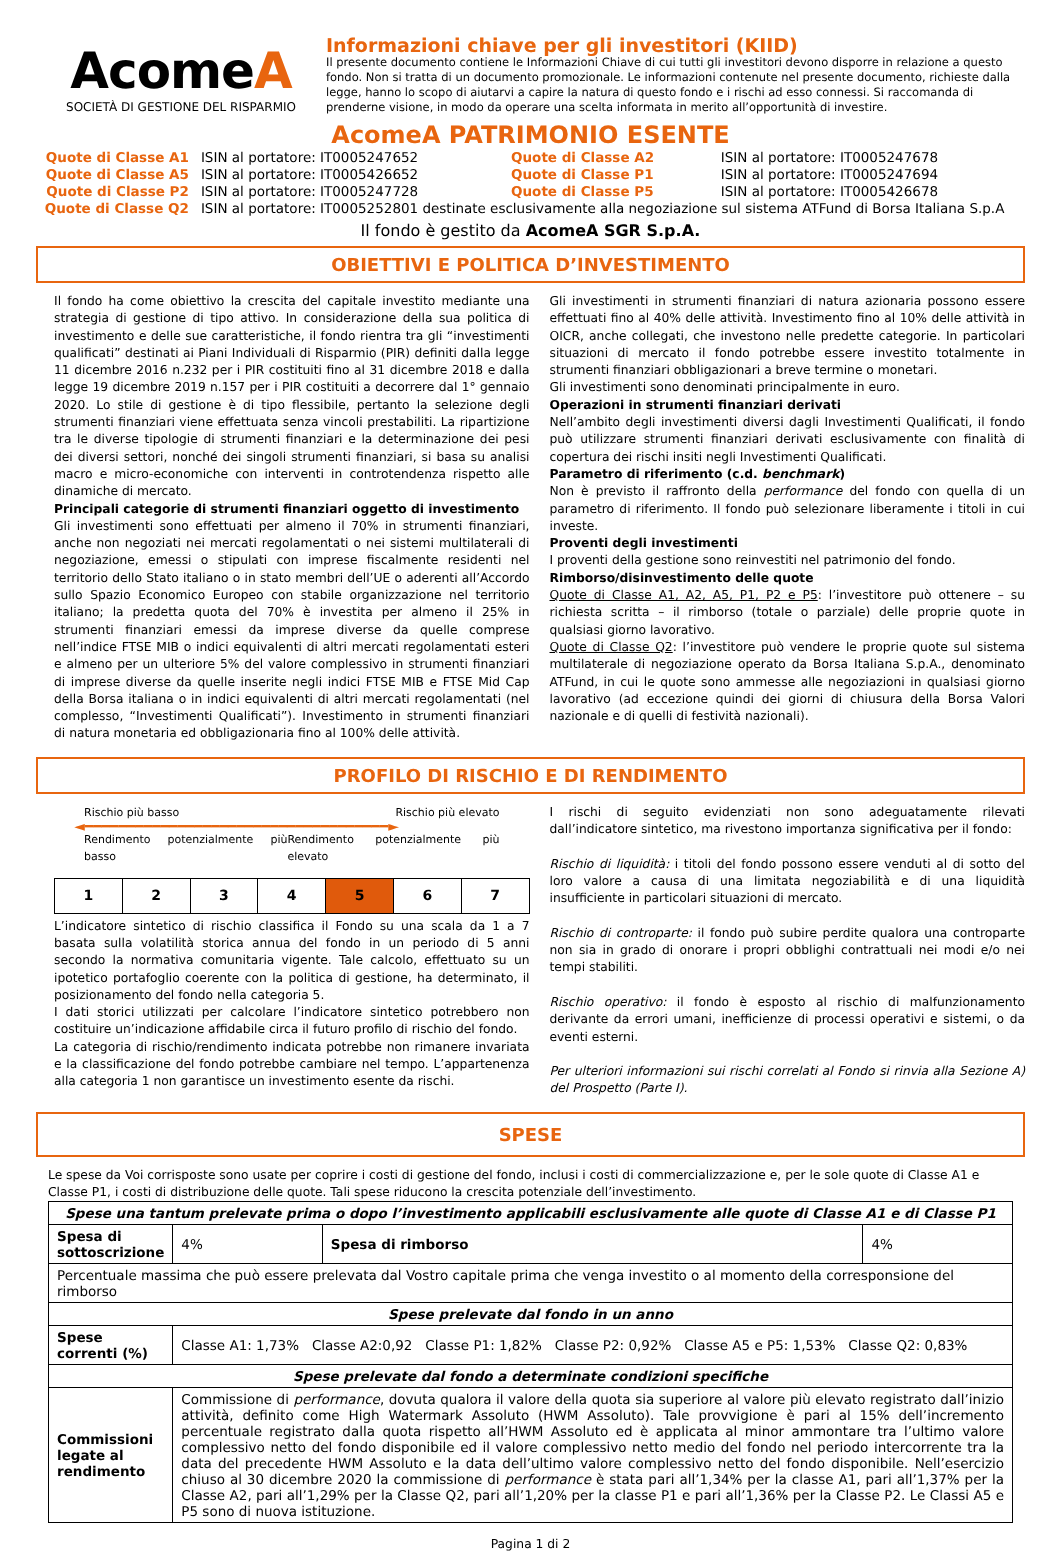AcomeA
SOCIETÀ DI GESTIONE DEL RISPARMIO
Informazioni chiave per gli investitori (KIID)
Il presente documento contiene le Informazioni Chiave di cui tutti gli investitori devono disporre in relazione a questo fondo. Non si tratta di un documento promozionale. Le informazioni contenute nel presente documento, richieste dalla legge, hanno lo scopo di aiutarvi a capire la natura di questo fondo e i rischi ad esso connessi. Si raccomanda di prenderne visione, in modo da operare una scelta informata in merito all’opportunità di investire.
AcomeA PATRIMONIO ESENTE
| Quote di Classe A1 | ISIN al portatore: IT0005247652 | Quote di Classe A2 | ISIN al portatore: IT0005247678 |
| Quote di Classe A5 | ISIN al portatore: IT0005426652 | Quote di Classe P1 | ISIN al portatore: IT0005247694 |
| Quote di Classe P2 | ISIN al portatore: IT0005247728 | Quote di Classe P5 | ISIN al portatore: IT0005426678 |
| Quote di Classe Q2 | ISIN al portatore: IT0005252801 destinate esclusivamente alla negoziazione sul sistema ATFund di Borsa Italiana S.p.A | | |
Il fondo è gestito da AcomeA SGR S.p.A.
OBIETTIVI E POLITICA D’INVESTIMENTO
Il fondo ha come obiettivo la crescita del capitale investito mediante una strategia di gestione di tipo attivo. In considerazione della sua politica di investimento e delle sue caratteristiche, il fondo rientra tra gli “investimenti qualificati” destinati ai Piani Individuali di Risparmio (PIR) definiti dalla legge 11 dicembre 2016 n.232 per i PIR costituiti fino al 31 dicembre 2018 e dalla legge 19 dicembre 2019 n.157 per i PIR costituiti a decorrere dal 1° gennaio 2020. Lo stile di gestione è di tipo flessibile, pertanto la selezione degli strumenti finanziari viene effettuata senza vincoli prestabiliti. La ripartizione tra le diverse tipologie di strumenti finanziari e la determinazione dei pesi dei diversi settori, nonché dei singoli strumenti finanziari, si basa su analisi macro e micro-economiche con interventi in controtendenza rispetto alle dinamiche di mercato.
Principali categorie di strumenti finanziari oggetto di investimento
Gli investimenti sono effettuati per almeno il 70% in strumenti finanziari, anche non negoziati nei mercati regolamentati o nei sistemi multilaterali di negoziazione, emessi o stipulati con imprese fiscalmente residenti nel territorio dello Stato italiano o in stato membri dell’UE o aderenti all’Accordo sullo Spazio Economico Europeo con stabile organizzazione nel territorio italiano; la predetta quota del 70% è investita per almeno il 25% in strumenti finanziari emessi da imprese diverse da quelle comprese nell’indice FTSE MIB o indici equivalenti di altri mercati regolamentati esteri e almeno per un ulteriore 5% del valore complessivo in strumenti finanziari di imprese diverse da quelle inserite negli indici FTSE MIB e FTSE Mid Cap della Borsa italiana o in indici equivalenti di altri mercati regolamentati (nel complesso, “Investimenti Qualificati”). Investimento in strumenti finanziari di natura monetaria ed obbligazionaria fino al 100% delle attività.
Gli investimenti in strumenti finanziari di natura azionaria possono essere effettuati fino al 40% delle attività. Investimento fino al 10% delle attività in OICR, anche collegati, che investono nelle predette categorie. In particolari situazioni di mercato il fondo potrebbe essere investito totalmente in strumenti finanziari obbligazionari a breve termine o monetari.
Gli investimenti sono denominati principalmente in euro.
Operazioni in strumenti finanziari derivati
Nell’ambito degli investimenti diversi dagli Investimenti Qualificati, il fondo può utilizzare strumenti finanziari derivati esclusivamente con finalità di copertura dei rischi insiti negli Investimenti Qualificati.
Parametro di riferimento (c.d. benchmark)
Non è previsto il raffronto della performance del fondo con quella di un parametro di riferimento. Il fondo può selezionare liberamente i titoli in cui investe.
Proventi degli investimenti
I proventi della gestione sono reinvestiti nel patrimonio del fondo.
Rimborso/disinvestimento delle quote
Quote di Classe A1, A2, A5, P1, P2 e P5: l’investitore può ottenere – su richiesta scritta – il rimborso (totale o parziale) delle proprie quote in qualsiasi giorno lavorativo.
Quote di Classe Q2: l’investitore può vendere le proprie quote sul sistema multilaterale di negoziazione operato da Borsa Italiana S.p.A., denominato ATFund, in cui le quote sono ammesse alle negoziazioni in qualsiasi giorno lavorativo (ad eccezione quindi dei giorni di chiusura della Borsa Valori nazionale e di quelli di festività nazionali).
PROFILO DI RISCHIO E DI RENDIMENTO
Rischio più basso Rischio più elevato
◄━━━━━━━━━━━━━━━━━━━━━━━━━━━━━━━━━━━━►
Rendimento potenzialmente più basso Rendimento potenzialmente più elevato
| 1 | 2 | 3 | 4 | 5 | 6 | 7 |
L’indicatore sintetico di rischio classifica il Fondo su una scala da 1 a 7 basata sulla volatilità storica annua del fondo in un periodo di 5 anni secondo la normativa comunitaria vigente. Tale calcolo, effettuato su un ipotetico portafoglio coerente con la politica di gestione, ha determinato, il posizionamento del fondo nella categoria 5.
I dati storici utilizzati per calcolare l’indicatore sintetico potrebbero non costituire un’indicazione affidabile circa il futuro profilo di rischio del fondo.
La categoria di rischio/rendimento indicata potrebbe non rimanere invariata e la classificazione del fondo potrebbe cambiare nel tempo. L’appartenenza alla categoria 1 non garantisce un investimento esente da rischi.
I rischi di seguito evidenziati non sono adeguatamente rilevati dall’indicatore sintetico, ma rivestono importanza significativa per il fondo:
Rischio di liquidità: i titoli del fondo possono essere venduti al di sotto del loro valore a causa di una limitata negoziabilità e di una liquidità insufficiente in particolari situazioni di mercato.
Rischio di controparte: il fondo può subire perdite qualora una controparte non sia in grado di onorare i propri obblighi contrattuali nei modi e/o nei tempi stabiliti.
Rischio operativo: il fondo è esposto al rischio di malfunzionamento derivante da errori umani, inefficienze di processi operativi e sistemi, o da eventi esterni.
Per ulteriori informazioni sui rischi correlati al Fondo si rinvia alla Sezione A) del Prospetto (Parte I).
SPESE
Le spese da Voi corrisposte sono usate per coprire i costi di gestione del fondo, inclusi i costi di commercializzazione e, per le sole quote di Classe A1 e Classe P1, i costi di distribuzione delle quote. Tali spese riducono la crescita potenziale dell’investimento.
| Spese una tantum prelevate prima o dopo l’investimento applicabili esclusivamente alle quote di Classe A1 e di Classe P1 | | | |
| Spesa di sottoscrizione | 4% | Spesa di rimborso | 4% |
| Percentuale massima che può essere prelevata dal Vostro capitale prima che venga investito o al momento della corresponsione del rimborso | | | |
| Spese prelevate dal fondo in un anno | | | |
| Spese correnti (%) | Classe A1: 1,73% Classe A2:0,92 Classe P1: 1,82% Classe P2: 0,92% Classe A5 e P5: 1,53% Classe Q2: 0,83% | | |
| Spese prelevate dal fondo a determinate condizioni specifiche | | | |
| Commissioni legate al rendimento | Commissione di performance , dovuta qualora il valore della quota sia superiore al valore più elevato registrato dall’inizio attività, definito come High Watermark Assoluto (HWM Assoluto). Tale provvigione è pari al 15% dell’incremento percentuale registrato dalla quota rispetto all’HWM Assoluto ed è applicata al minor ammontare tra l’ultimo valore complessivo netto del fondo disponibile ed il valore complessivo netto medio del fondo nel periodo intercorrente tra la data del precedente HWM Assoluto e la data dell’ultimo valore complessivo netto del fondo disponibile. Nell’esercizio chiuso al 30 dicembre 2020 la commissione di performance è stata pari all’1,34% per la classe A1, pari all’1,37% per la Classe A2, pari all’1,29% per la Classe Q2, pari all’1,20% per la classe P1 e pari all’1,36% per la Classe P2. Le Classi A5 e P5 sono di nuova istituzione. | | |
Pagina 1 di 2